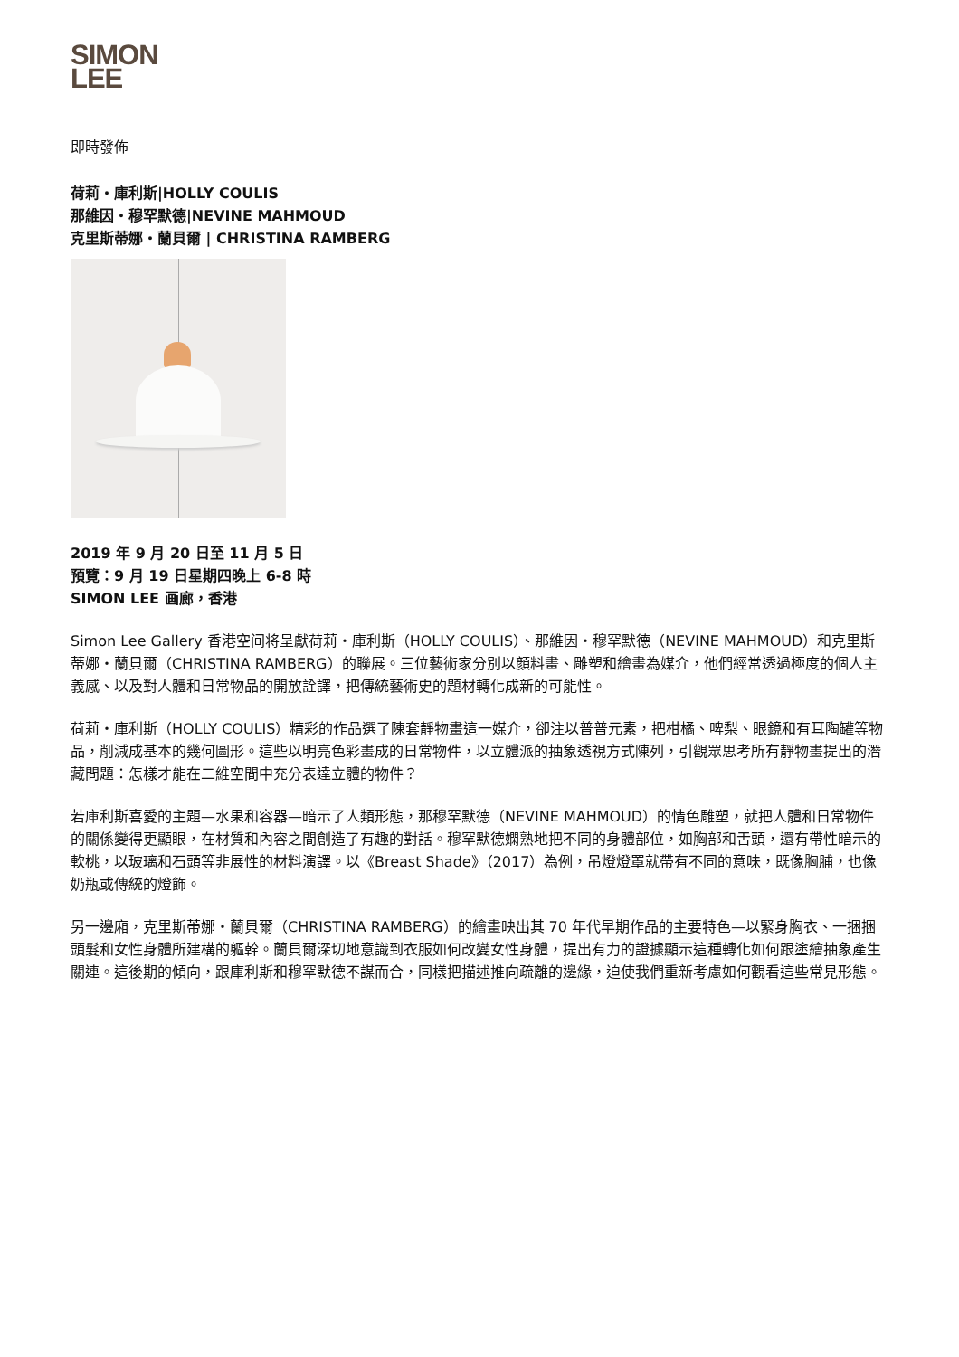SIMON
LEE
即時發佈
荷莉・庫利斯|HOLLY COULIS
那維因・穆罕默德|NEVINE MAHMOUD
克里斯蒂娜・蘭貝爾 | CHRISTINA RAMBERG
2019 年 9 月 20 日至 11 月 5 日
預覽：9 月 19 日星期四晚上 6-8 時
SIMON LEE 画廊，香港
Simon Lee Gallery 香港空间将呈獻荷莉・庫利斯（HOLLY COULIS）、那維因・穆罕默德（NEVINE MAHMOUD）和克里斯蒂娜・蘭貝爾（CHRISTINA RAMBERG）的聯展。三位藝術家分別以顏料畫、雕塑和繪畫為媒介，他們經常透過極度的個人主義感、以及對人體和日常物品的開放詮譯，把傳統藝術史的題材轉化成新的可能性。
荷莉・庫利斯（HOLLY COULIS）精彩的作品選了陳套靜物畫這一媒介，卻注以普普元素，把柑橘、啤梨、眼鏡和有耳陶罐等物品，削減成基本的幾何圖形。這些以明亮色彩畫成的日常物件，以立體派的抽象透視方式陳列，引觀眾思考所有靜物畫提出的潛藏問題：怎樣才能在二維空間中充分表達立體的物件？
若庫利斯喜愛的主題—水果和容器—暗示了人類形態，那穆罕默德（NEVINE MAHMOUD）的情色雕塑，就把人體和日常物件的關係變得更顯眼，在材質和內容之間創造了有趣的對話。穆罕默德嫻熟地把不同的身體部位，如胸部和舌頭，還有帶性暗示的軟桃，以玻璃和石頭等非展性的材料演譯。以《Breast Shade》（2017）為例，吊燈燈罩就帶有不同的意味，既像胸脯，也像奶瓶或傳統的燈飾。
另一邊廂，克里斯蒂娜・蘭貝爾（CHRISTINA RAMBERG）的繪畫映出其 70 年代早期作品的主要特色—以緊身胸衣、一捆捆頭髮和女性身體所建構的軀幹。蘭貝爾深切地意識到衣服如何改變女性身體，提出有力的證據顯示這種轉化如何跟塗繪抽象產生關連。這後期的傾向，跟庫利斯和穆罕默德不謀而合，同樣把描述推向疏離的邊緣，迫使我們重新考慮如何觀看這些常見形態。